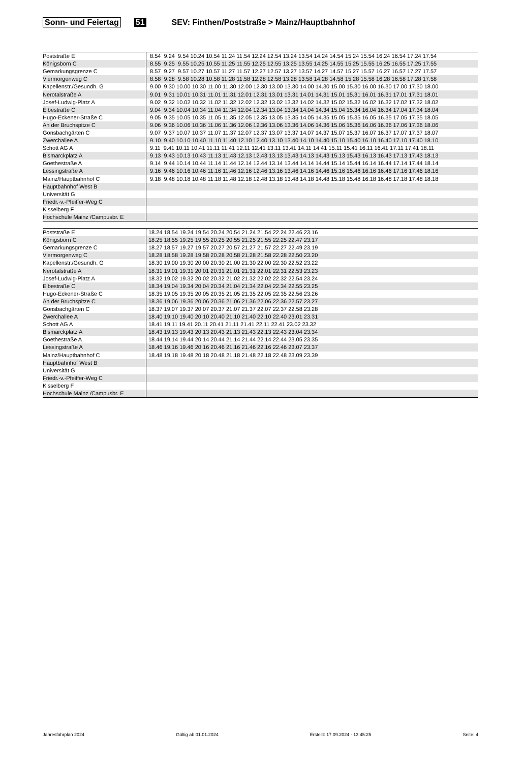Sonn- und Feiertag 51 SEV: Finthen/Poststraße > Mainz/Hauptbahnhof
| Poststraße E | 8.54 9.24 9.54 10.24 10.54 11.24 11.54 12.24 12.54 13.24 13.54 14.24 14.54 15.24 15.54 16.24 16.54 17.24 17.54 |
| Königsborn C | 8.55 9.25 9.55 10.25 10.55 11.25 11.55 12.25 12.55 13.25 13.55 14.25 14.55 15.25 15.55 16.25 16.55 17.25 17.55 |
| Gemarkungsgrenze C | 8.57 9.27 9.57 10.27 10.57 11.27 11.57 12.27 12.57 13.27 13.57 14.27 14.57 15.27 15.57 16.27 16.57 17.27 17.57 |
| Viermorgenweg C | 8.58 9.28 9.58 10.28 10.58 11.28 11.58 12.28 12.58 13.28 13.58 14.28 14.58 15.28 15.58 16.28 16.58 17.28 17.58 |
| Kapellenstr./Gesundh. G | 9.00 9.30 10.00 10.30 11.00 11.30 12.00 12.30 13.00 13.30 14.00 14.30 15.00 15.30 16.00 16.30 17.00 17.30 18.00 |
| Nerotalstraße A | 9.01 9.31 10.01 10.31 11.01 11.31 12.01 12.31 13.01 13.31 14.01 14.31 15.01 15.31 16.01 16.31 17.01 17.31 18.01 |
| Josef-Ludwig-Platz A | 9.02 9.32 10.02 10.32 11.02 11.32 12.02 12.32 13.02 13.32 14.02 14.32 15.02 15.32 16.02 16.32 17.02 17.32 18.02 |
| Elbestraße C | 9.04 9.34 10.04 10.34 11.04 11.34 12.04 12.34 13.04 13.34 14.04 14.34 15.04 15.34 16.04 16.34 17.04 17.34 18.04 |
| Hugo-Eckener-Straße C | 9.05 9.35 10.05 10.35 11.05 11.35 12.05 12.35 13.05 13.35 14.05 14.35 15.05 15.35 16.05 16.35 17.05 17.35 18.05 |
| An der Bruchspitze C | 9.06 9.36 10.06 10.36 11.06 11.36 12.06 12.36 13.06 13.36 14.06 14.36 15.06 15.36 16.06 16.36 17.06 17.36 18.06 |
| Gonsbachgärten C | 9.07 9.37 10.07 10.37 11.07 11.37 12.07 12.37 13.07 13.37 14.07 14.37 15.07 15.37 16.07 16.37 17.07 17.37 18.07 |
| Zwerchallee A | 9.10 9.40 10.10 10.40 11.10 11.40 12.10 12.40 13.10 13.40 14.10 14.40 15.10 15.40 16.10 16.40 17.10 17.40 18.10 |
| Schott AG A | 9.11 9.41 10.11 10.41 11.11 11.41 12.11 12.41 13.11 13.41 14.11 14.41 15.11 15.41 16.11 16.41 17.11 17.41 18.11 |
| Bismarckplatz A | 9.13 9.43 10.13 10.43 11.13 11.43 12.13 12.43 13.13 13.43 14.13 14.43 15.13 15.43 16.13 16.43 17.13 17.43 18.13 |
| Goethestraße A | 9.14 9.44 10.14 10.44 11.14 11.44 12.14 12.44 13.14 13.44 14.14 14.44 15.14 15.44 16.14 16.44 17.14 17.44 18.14 |
| Lessingstraße A | 9.16 9.46 10.16 10.46 11.16 11.46 12.16 12.46 13.16 13.46 14.16 14.46 15.16 15.46 16.16 16.46 17.16 17.46 18.16 |
| Mainz/Hauptbahnhof C | 9.18 9.48 10.18 10.48 11.18 11.48 12.18 12.48 13.18 13.48 14.18 14.48 15.18 15.48 16.18 16.48 17.18 17.48 18.18 |
| Hauptbahnhof West B | |
| Universität G | |
| Friedr.-v.-Pfeiffer-Weg C | |
| Kisselberg F | |
| Hochschule Mainz /Campusbr. E | |
| Poststraße E | 18.24 18.54 19.24 19.54 20.24 20.54 21.24 21.54 22.24 22.46 23.16 |
| Königsborn C | 18.25 18.55 19.25 19.55 20.25 20.55 21.25 21.55 22.25 22.47 23.17 |
| Gemarkungsgrenze C | 18.27 18.57 19.27 19.57 20.27 20.57 21.27 21.57 22.27 22.49 23.19 |
| Viermorgenweg C | 18.28 18.58 19.28 19.58 20.28 20.58 21.28 21.58 22.28 22.50 23.20 |
| Kapellenstr./Gesundh. G | 18.30 19.00 19.30 20.00 20.30 21.00 21.30 22.00 22.30 22.52 23.22 |
| Nerotalstraße A | 18.31 19.01 19.31 20.01 20.31 21.01 21.31 22.01 22.31 22.53 23.23 |
| Josef-Ludwig-Platz A | 18.32 19.02 19.32 20.02 20.32 21.02 21.32 22.02 22.32 22.54 23.24 |
| Elbestraße C | 18.34 19.04 19.34 20.04 20.34 21.04 21.34 22.04 22.34 22.55 23.25 |
| Hugo-Eckener-Straße C | 18.35 19.05 19.35 20.05 20.35 21.05 21.35 22.05 22.35 22.56 23.26 |
| An der Bruchspitze C | 18.36 19.06 19.36 20.06 20.36 21.06 21.36 22.06 22.36 22.57 23.27 |
| Gonsbachgärten C | 18.37 19.07 19.37 20.07 20.37 21.07 21.37 22.07 22.37 22.58 23.28 |
| Zwerchallee A | 18.40 19.10 19.40 20.10 20.40 21.10 21.40 22.10 22.40 23.01 23.31 |
| Schott AG A | 18.41 19.11 19.41 20.11 20.41 21.11 21.41 22.11 22.41 23.02 23.32 |
| Bismarckplatz A | 18.43 19.13 19.43 20.13 20.43 21.13 21.43 22.13 22.43 23.04 23.34 |
| Goethestraße A | 18.44 19.14 19.44 20.14 20.44 21.14 21.44 22.14 22.44 23.05 23.35 |
| Lessingstraße A | 18.46 19.16 19.46 20.16 20.46 21.16 21.46 22.16 22.46 23.07 23.37 |
| Mainz/Hauptbahnhof C | 18.48 19.18 19.48 20.18 20.48 21.18 21.48 22.18 22.48 23.09 23.39 |
| Hauptbahnhof West B | |
| Universität G | |
| Friedr.-v.-Pfeiffer-Weg C | |
| Kisselberg F | |
| Hochschule Mainz /Campusbr. E | |
Jahresfahrplan 2024 Gültig ab 01.01.2024 Erstellt: 17.09.2024 - 13:45:25 Seite: 4